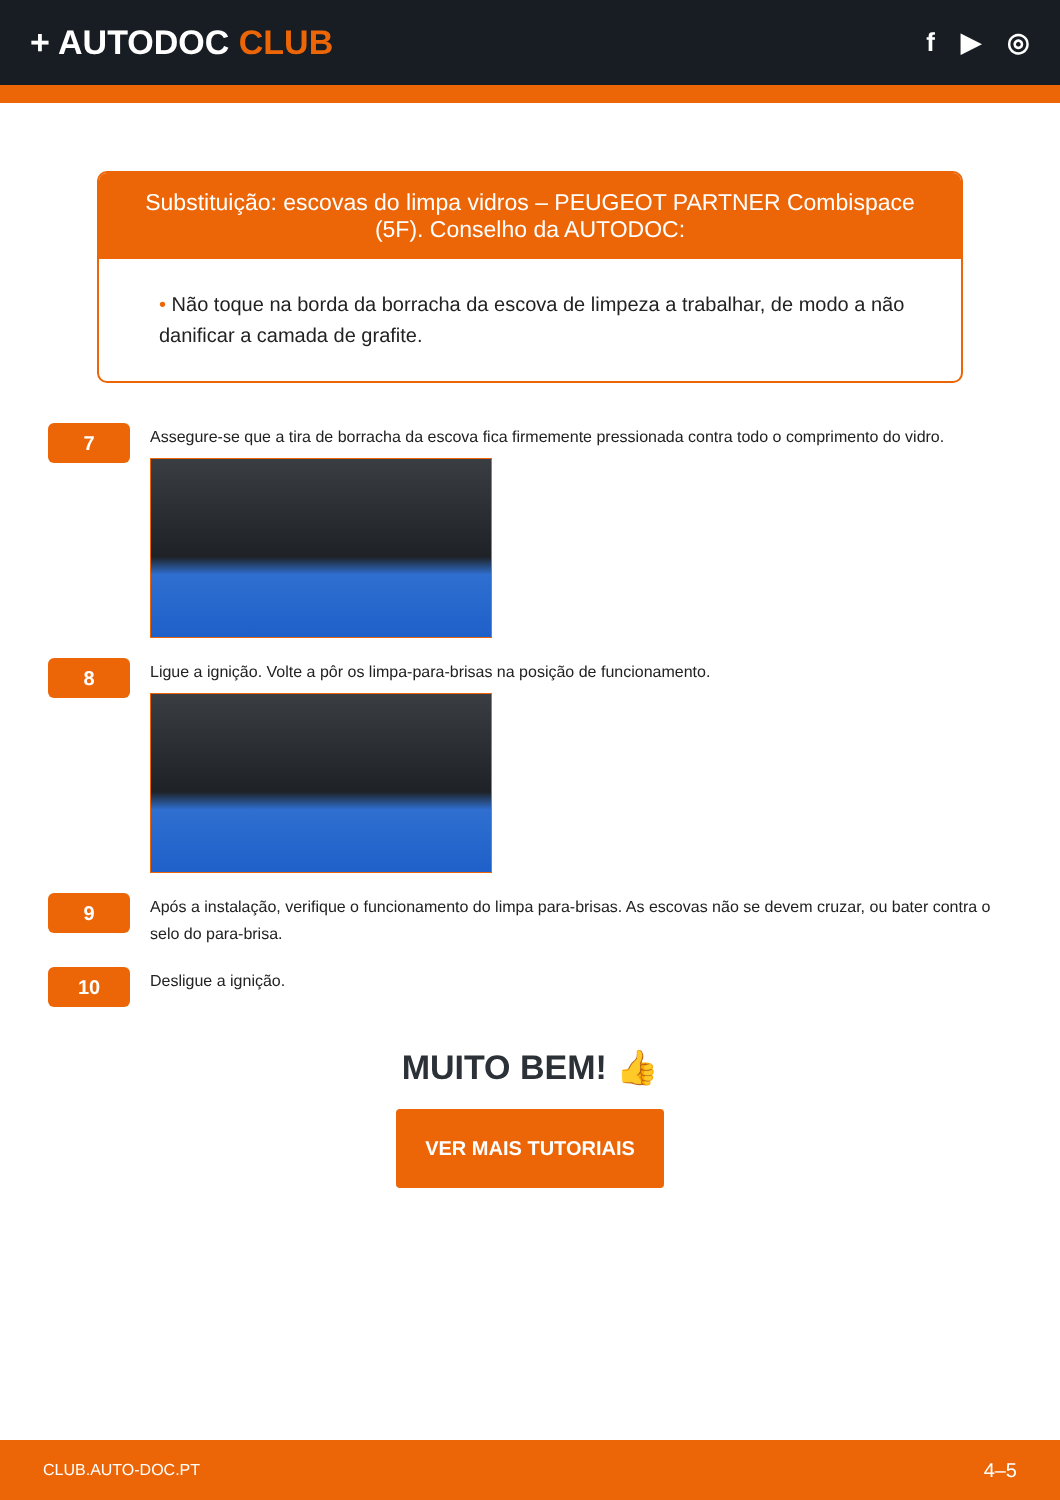+ AUTODOC CLUB
f ▶ ◎
Substituição: escovas do limpa vidros – PEUGEOT PARTNER Combispace (5F). Conselho da AUTODOC:
• Não toque na borda da borracha da escova de limpeza a trabalhar, de modo a não danificar a camada de grafite.
7
Assegure-se que a tira de borracha da escova fica firmemente pressionada contra todo o comprimento do vidro.
8
Ligue a ignição. Volte a pôr os limpa-para-brisas na posição de funcionamento.
9
Após a instalação, verifique o funcionamento do limpa para-brisas. As escovas não se devem cruzar, ou bater contra o selo do para-brisa.
10
Desligue a ignição.
MUITO BEM! 👍
VER MAIS TUTORIAIS
CLUB.AUTO-DOC.PT 4–5